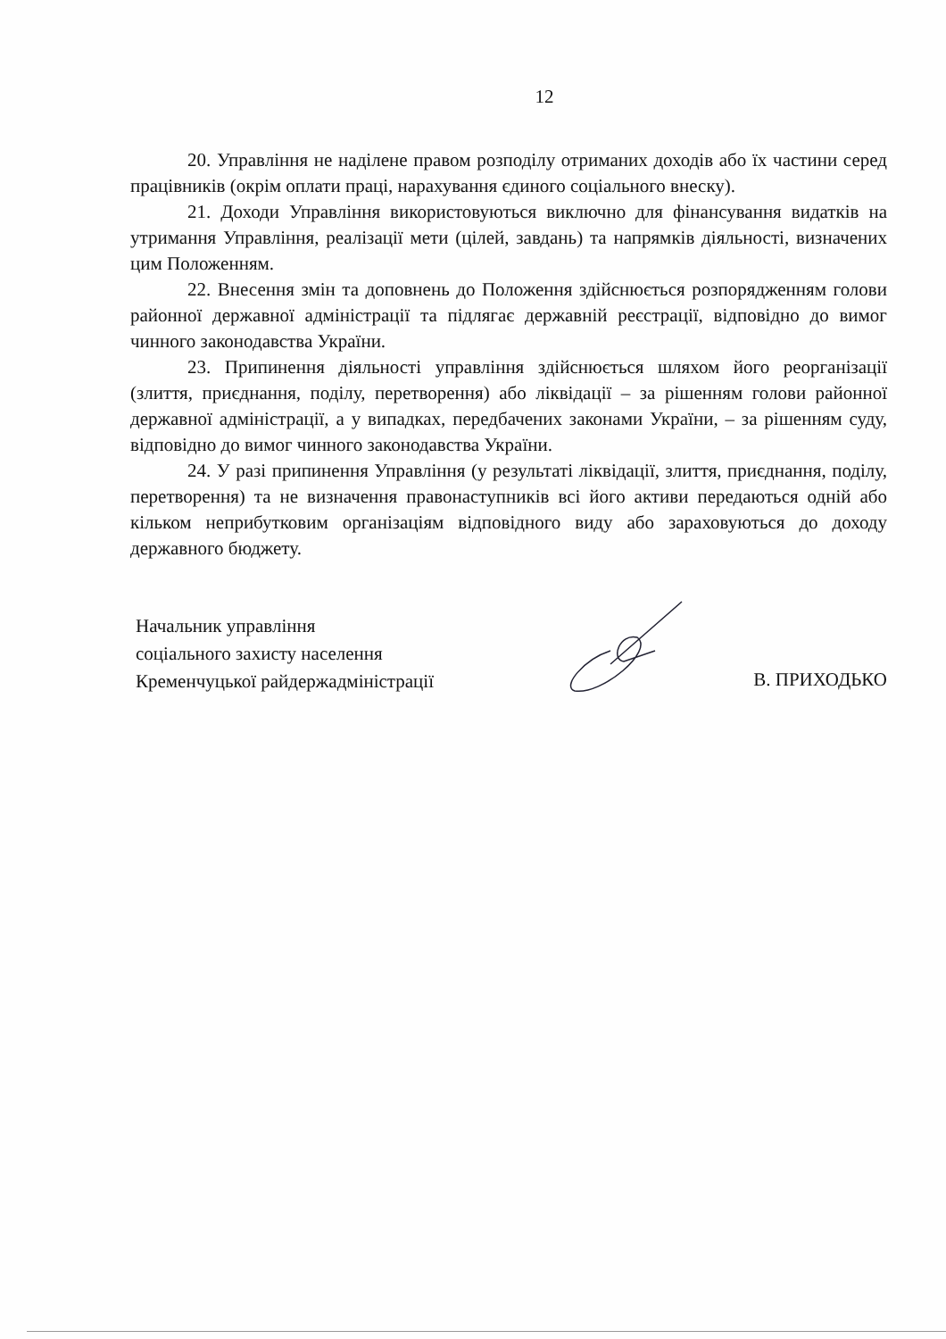12
20. Управління не наділене правом розподілу отриманих доходів або їх частини серед працівників (окрім оплати праці, нарахування єдиного соціального внеску).
21. Доходи Управління використовуються виключно для фінансування видатків на утримання Управління, реалізації мети (цілей, завдань) та напрямків діяльності, визначених цим Положенням.
22. Внесення змін та доповнень до Положення здійснюється розпорядженням голови районної державної адміністрації та підлягає державній реєстрації, відповідно до вимог чинного законодавства України.
23. Припинення діяльності управління здійснюється шляхом його реорганізації (злиття, приєднання, поділу, перетворення) або ліквідації – за рішенням голови районної державної адміністрації, а у випадках, передбачених законами України, – за рішенням суду, відповідно до вимог чинного законодавства України.
24. У разі припинення Управління (у результаті ліквідації, злиття, приєднання, поділу, перетворення) та не визначення правонаступників всі його активи передаються одній або кільком неприбутковим організаціям відповідного виду або зараховуються до доходу державного бюджету.
Начальник управління
соціального захисту населення
Кременчуцької райдержадміністрації
В. ПРИХОДЬКО